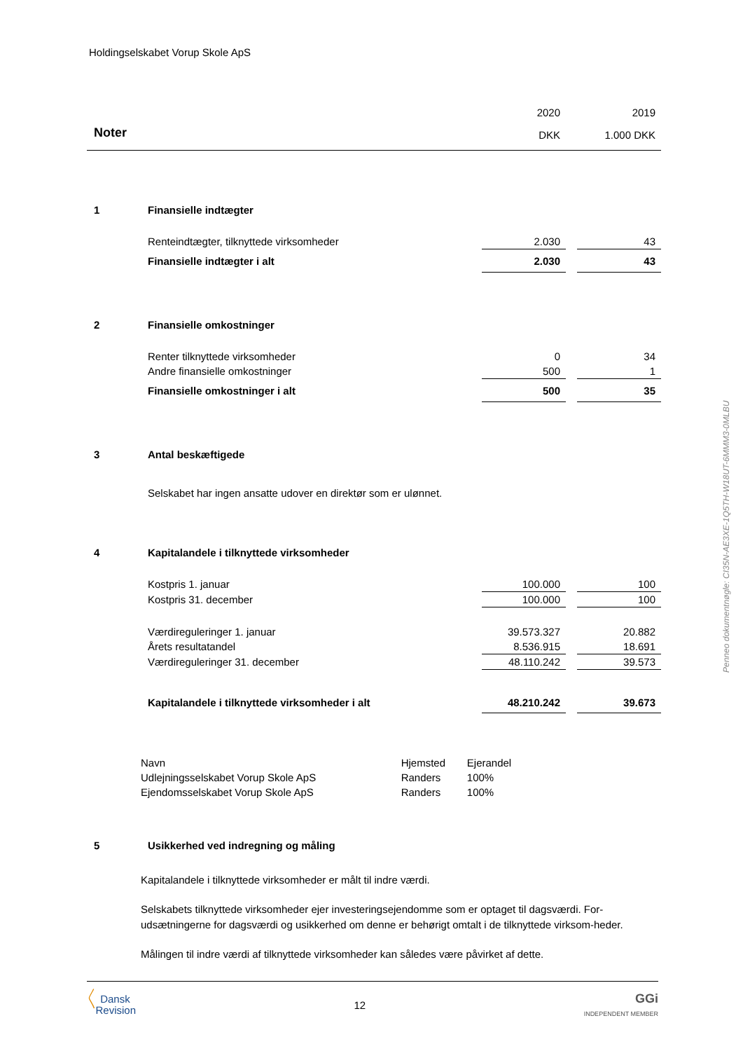Holdingselskabet Vorup Skole ApS
| | | 2020 | | 2019 |
| Noter | | DKK | | 1.000 DKK |
| 1 | Finansielle indtægter | | | |
| | Renteindtægter, tilknyttede virksomheder | 2.030 | | 43 |
| | Finansielle indtægter i alt | 2.030 | | 43 |
| 2 | Finansielle omkostninger | | | |
| | Renter tilknyttede virksomheder | 0 | | 34 |
| | Andre finansielle omkostninger | 500 | | 1 |
| | Finansielle omkostninger i alt | 500 | | 35 |
| 3 | Antal beskæftigede | | | |
| | Selskabet har ingen ansatte udover en direktør som er ulønnet. | | | |
| 4 | Kapitalandele i tilknyttede virksomheder | | | |
| | Kostpris 1. januar | 100.000 | | 100 |
| | Kostpris 31. december | 100.000 | | 100 |
| | Værdireguleringer 1. januar | 39.573.327 | | 20.882 |
| | Årets resultatandel | 8.536.915 | | 18.691 |
| | Værdireguleringer 31. december | 48.110.242 | | 39.573 |
| | Kapitalandele i tilknyttede virksomheder i alt | 48.210.242 | | 39.673 |
| Navn | Hjemsted | Ejerandel |
| Udlejningsselskabet Vorup Skole ApS | Randers | 100% |
| Ejendomsselskabet Vorup Skole ApS | Randers | 100% |
| 5 | Usikkerhed ved indregning og måling |
Kapitalandele i tilknyttede virksomheder er målt til indre værdi.
Selskabets tilknyttede virksomheder ejer investeringsejendomme som er optaget til dagsværdi. For-udsætningerne for dagsværdi og usikkerhed om denne er behørigt omtalt i de tilknyttede virksom-heder.
Målingen til indre værdi af tilknyttede virksomheder kan således være påvirket af dette.
Penneo dokumentnøgle: CI35N-AE3XE-1Q5TH-W18UT-6MMM3-0MLBU
〱 Dansk
Revision
12
GGi
INDEPENDENT MEMBER